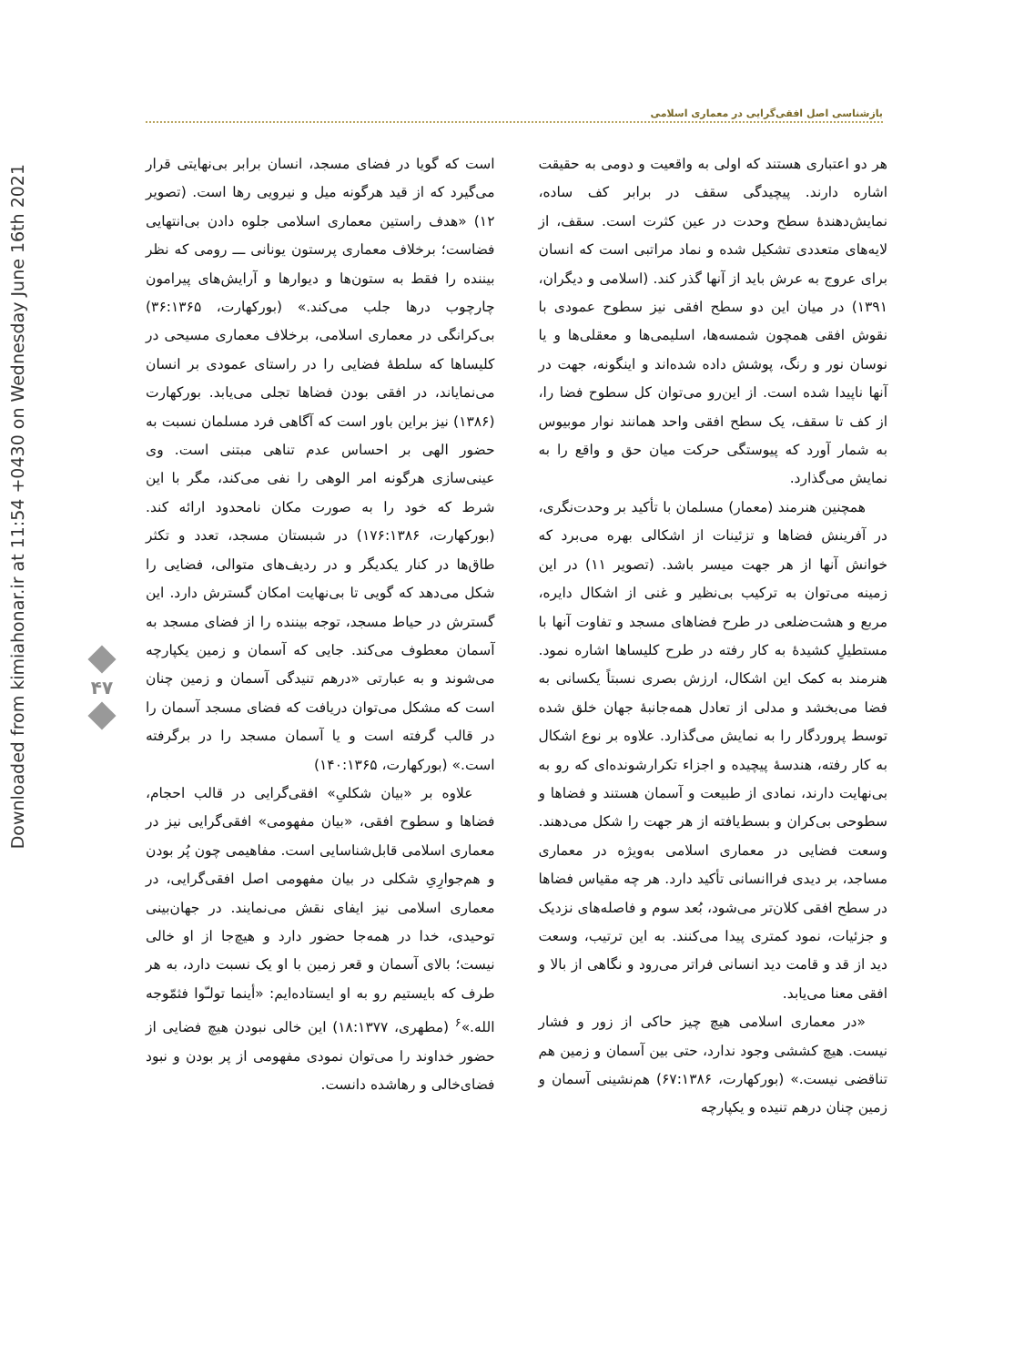بازشناسی اصل افقی‌گرایی در معماری اسلامی
Downloaded from kimiahonar.ir at 11:54 +0430 on Wednesday June 16th 2021
۴۷
هر دو اعتباری هستند که اولی به واقعیت و دومی به حقیقت اشاره دارند. پیچیدگی سقف در برابر کف ساده، نمایش‌دهندهٔ سطح وحدت در عین کثرت است. سقف، از لایه‌های متعددی تشکیل شده و نماد مراتبی است که انسان برای عروج به عرش باید از آنها گذر کند. (اسلامی و دیگران، ۱۳۹۱) در میان این دو سطح افقی نیز سطوح عمودی با نقوش افقی همچون شمسه‌ها، اسلیمی‌ها و معقلی‌ها و یا نوسان نور و رنگ، پوشش داده شده‌اند و اینگونه، جهت در آنها ناپیدا شده است. از این‌رو می‌توان کل سطوح فضا را، از کف تا سقف، یک سطح افقی واحد همانند نوار موبیوس به شمار آورد که پیوستگی حرکت میان حق و واقع را به نمایش می‌گذارد.
همچنین هنرمند (معمار) مسلمان با تأکید بر وحدت‌نگری، در آفرینش فضاها و تزئینات از اشکالی بهره می‌برد که خوانش آنها از هر جهت میسر باشد. (تصویر ۱۱) در این زمینه می‌توان به ترکیب بی‌نظیر و غنی از اشکال دایره، مربع و هشت‌ضلعی در طرح فضاهای مسجد و تفاوت آنها با مستطیلِ کشیدهٔ به کار رفته در طرح کلیساها اشاره نمود. هنرمند به کمک این اشکال، ارزش بصری نسبتاً یکسانی به فضا می‌بخشد و مدلی از تعادل همه‌جانبهٔ جهان خلق شده توسط پروردگار را به نمایش می‌گذارد. علاوه بر نوع اشکال به کار رفته، هندسهٔ پیچیده و اجزاء تکرارشونده‌ای که رو به بی‌نهایت دارند، نمادی از طبیعت و آسمان هستند و فضاها و سطوحی بی‌کران و بسط‌یافته از هر جهت را شکل می‌دهند. وسعت فضایی در معماری اسلامی به‌ویژه در معماری مساجد، بر دیدی فراانسانی تأکید دارد. هر چه مقیاس فضاها در سطح افقی کلان‌تر می‌شود، بُعد سوم و فاصله‌های نزدیک و جزئیات، نمود کمتری پیدا می‌کنند. به این ترتیب، وسعت دید از قد و قامت دید انسانی فراتر می‌رود و نگاهی از بالا و افقی معنا می‌یابد.
«در معماری اسلامی هیچ چیز حاکی از زور و فشار نیست. هیچ کششی وجود ندارد، حتی بین آسمان و زمین هم تناقضی نیست.» (بورکهارت، ۶۷:۱۳۸۶) هم‌نشینی آسمان و زمین چنان درهم تنیده و یکپارچه
است که گویا در فضای مسجد، انسان برابر بی‌نهایتی قرار می‌گیرد که از قید هرگونه میل و نیرویی رها است. (تصویر ۱۲) «هدف راستین معماری اسلامی جلوه دادن بی‌انتهایی فضاست؛ برخلاف معماری پرستون یونانی ـــ رومی که نظر بیننده را فقط به ستون‌ها و دیوارها و آرایش‌های پیرامون چارچوب درها جلب می‌کند.» (بورکهارت، ۳۶:۱۳۶۵) بی‌کرانگی در معماری اسلامی، برخلاف معماری مسیحی در کلیساها که سلطهٔ فضایی را در راستای عمودی بر انسان می‌نمایاند، در افقی بودن فضاها تجلی می‌یابد. بورکهارت (۱۳۸۶) نیز براین باور است که آگاهی فرد مسلمان نسبت به حضور الهی بر احساس عدم تناهی مبتنی است. وی عینی‌سازی هرگونه امر الوهی را نفی می‌کند، مگر با این شرط که خود را به صورت مکان نامحدود ارائه کند. (بورکهارت، ۱۷۶:۱۳۸۶) در شبستان مسجد، تعدد و تکثر طاق‌ها در کنار یکدیگر و در ردیف‌های متوالی، فضایی را شکل می‌دهد که گویی تا بی‌نهایت امکان گسترش دارد. این گسترش در حیاط مسجد، توجه بیننده را از فضای مسجد به آسمان معطوف می‌کند. جایی که آسمان و زمین یکپارچه می‌شوند و به عبارتی «درهم تنیدگی آسمان و زمین چنان است که مشکل می‌توان دریافت که فضای مسجد آسمان را در قالب گرفته است و یا آسمان مسجد را در برگرفته است.» (بورکهارت، ۱۴۰:۱۳۶۵)
علاوه بر «بیان شکلیِ» افقی‌گرایی در قالب احجام، فضاها و سطوح افقی، «بیان مفهومی» افقی‌گرایی نیز در معماری اسلامی قابل‌شناسایی است. مفاهیمی چون پُر بودن و هم‌جوارِیِ شکلی در بیان مفهومی اصل افقی‌گرایی، در معماری اسلامی نیز ایفای نقش می‌نمایند. در جهان‌بینی توحیدی، خدا در همه‌جا حضور دارد و هیچ‌جا از او خالی نیست؛ بالای آسمان و قعر زمین با او یک نسبت دارد، به هر طرف که بایستیم رو به او ایستاده‌ایم: «أینما تولـّوا فثمّوجه الله.»<sup>۶</sup> (مطهری، ۱۸:۱۳۷۷) این خالی نبودن هیچ فضایی از حضور خداوند را می‌توان نمودی مفهومی از پر بودن و نبود فضای‌خالی و رهاشده دانست.